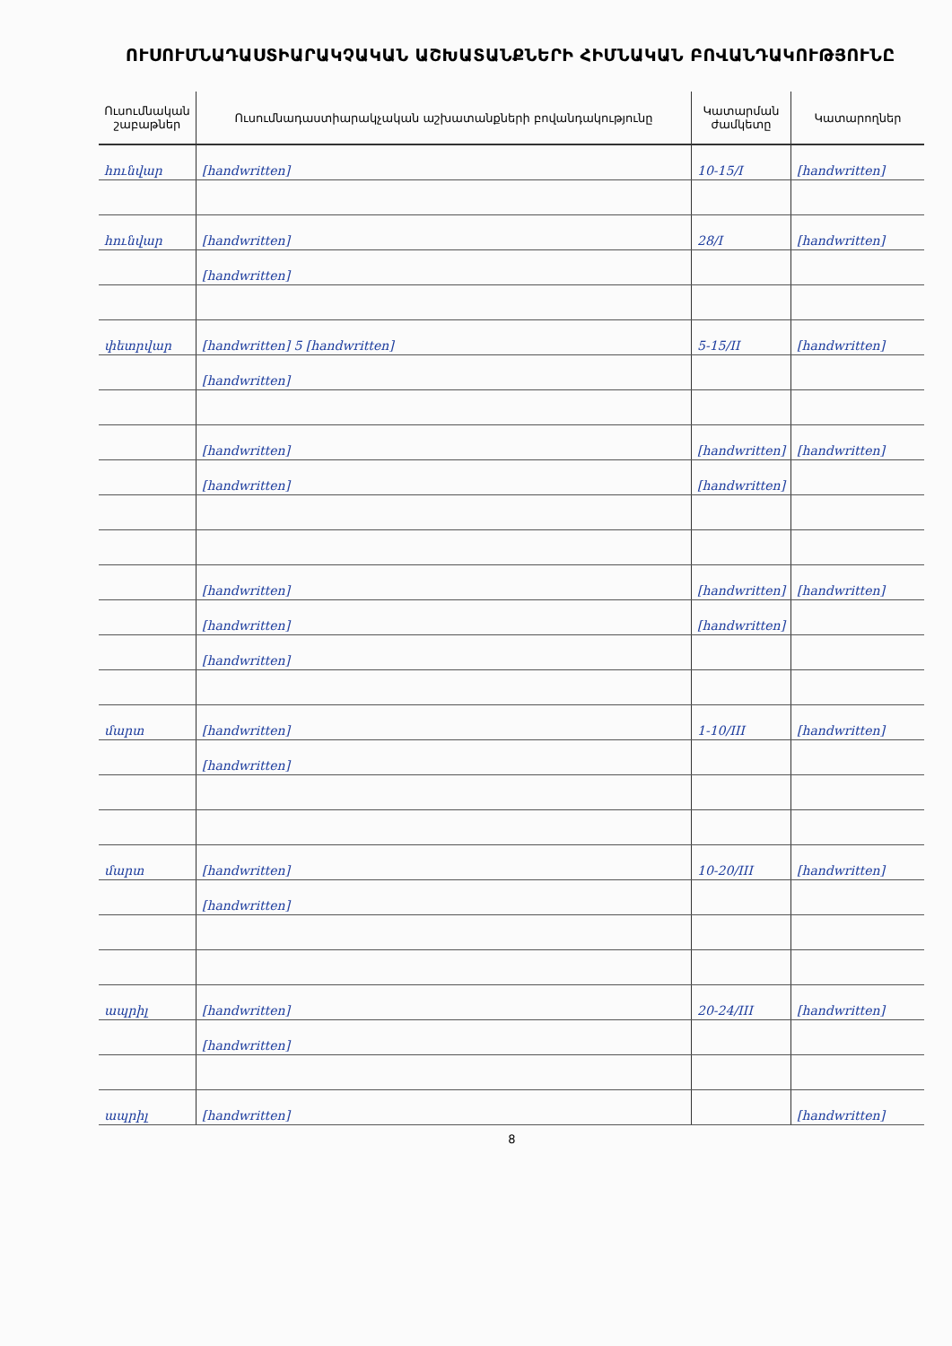ՈՒՍՈՒՄՆԱԴԱՍՏԻԱՐԱԿՉԱԿԱՆ ԱՇԽԱՏԱՆՔՆԵՐԻ ՀԻՄՆԱԿԱՆ ԲՈՎԱՆԴԱԿՈՒԹՅՈՒՆԸ
| Ուսումնական շաբաթներ | Ուսումնադաստիարակչական աշխատանքների բովանդակությունը | Կատարման ժամկետը | Կատարողներ |
| --- | --- | --- | --- |
| հունվար | [handwritten] | 10-15/I | [handwritten] |
| հունվար | [handwritten] | 28/I | [handwritten] |
| | [handwritten] | | |
| փետրվար | [handwritten] 5 [handwritten] | 5-15/II | [handwritten] |
| | [handwritten] | | |
| | [handwritten] | [handwritten] | [handwritten] |
| | [handwritten] | [handwritten] | |
| | [handwritten] | [handwritten] | [handwritten] |
| | [handwritten] | [handwritten] | |
| | [handwritten] | | |
| մարտ | [handwritten] | 1-10/III | [handwritten] |
| | [handwritten] | | |
| մարտ | [handwritten] | 10-20/III | [handwritten] |
| | [handwritten] | | |
| ապրիլ | [handwritten] | 20-24/III | [handwritten] |
| | [handwritten] | | |
| ապրիլ | [handwritten] | | [handwritten] |
8